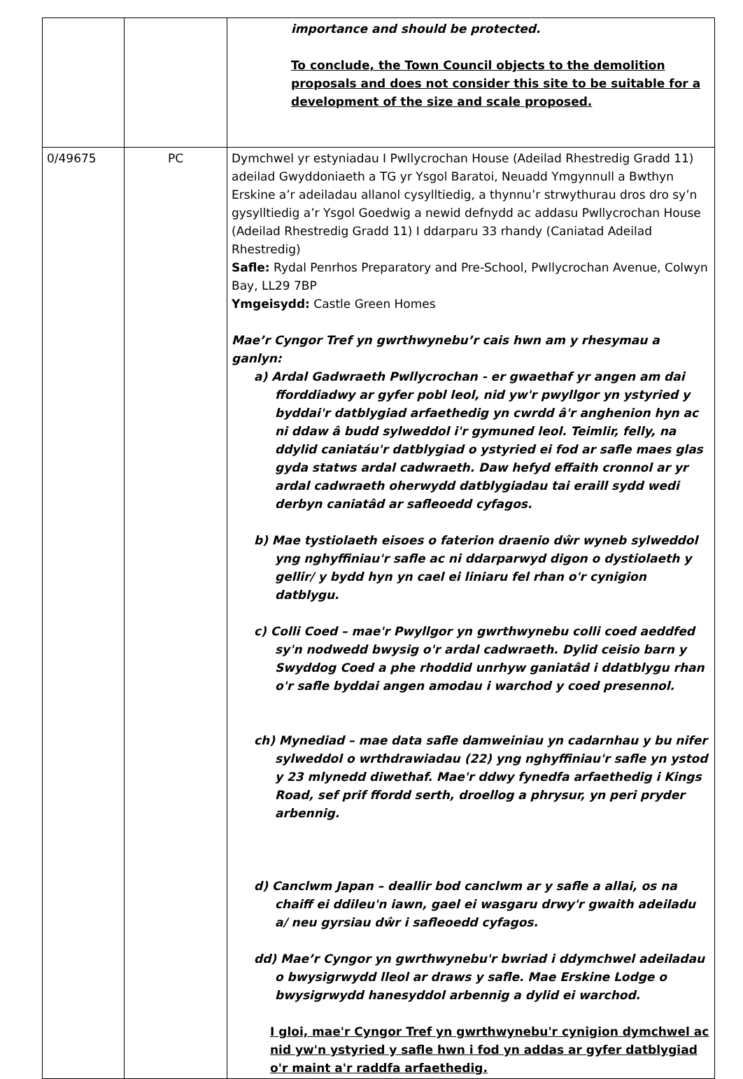| | | importance and should be protected. To conclude, the Town Council objects to the demolition proposals and does not consider this site to be suitable for a development of the size and scale proposed. |
| 0/49675 | PC | Dymchwel yr estyniadau I Pwllycrochan House (Adeilad Rhestredig Gradd 11) adeilad Gwyddoniaeth a TG yr Ysgol Baratoi, Neuadd Ymgynnull a Bwthyn Erskine a’r adeiladau allanol cysylltiedig, a thynnu’r strwythurau dros dro sy’n gysylltiedig a’r Ysgol Goedwig a newid defnydd ac addasu Pwllycrochan House (Adeilad Rhestredig Gradd 11) I ddarparu 33 rhandy (Caniatad Adeilad Rhestredig) Safle: Rydal Penrhos Preparatory and Pre-School, Pwllycrochan Avenue, Colwyn Bay, LL29 7BP Ymgeisydd: Castle Green Homes Mae’r Cyngor Tref yn gwrthwynebu’r cais hwn am y rhesymau a ganlyn: a) Ardal Gadwraeth Pwllycrochan - er gwaethaf yr angen am dai fforddiadwy ar gyfer pobl leol, nid yw'r pwyllgor yn ystyried y byddai'r datblygiad arfaethedig yn cwrdd â'r anghenion hyn ac ni ddaw â budd sylweddol i'r gymuned leol. Teimlir, felly, na ddylid caniatáu'r datblygiad o ystyried ei fod ar safle maes glas gyda statws ardal cadwraeth. Daw hefyd effaith cronnol ar yr ardal cadwraeth oherwydd datblygiadau tai eraill sydd wedi derbyn caniatâd ar safleoedd cyfagos. b) Mae tystiolaeth eisoes o faterion draenio dŵr wyneb sylweddol yng nghyffiniau'r safle ac ni ddarparwyd digon o dystiolaeth y gellir/ y bydd hyn yn cael ei liniaru fel rhan o'r cynigion datblygu. c) Colli Coed – mae'r Pwyllgor yn gwrthwynebu colli coed aeddfed sy'n nodwedd bwysig o'r ardal cadwraeth. Dylid ceisio barn y Swyddog Coed a phe rhoddid unrhyw ganiatâd i ddatblygu rhan o'r safle byddai angen amodau i warchod y coed presennol. ch) Mynediad – mae data safle damweiniau yn cadarnhau y bu nifer sylweddol o wrthdrawiadau (22) yng nghyffiniau'r safle yn ystod y 23 mlynedd diwethaf. Mae'r ddwy fynedfa arfaethedig i Kings Road, sef prif ffordd serth, droellog a phrysur, yn peri pryder arbennig. d) Canclwm Japan – deallir bod canclwm ar y safle a allai, os na chaiff ei ddileu'n iawn, gael ei wasgaru drwy'r gwaith adeiladu a/ neu gyrsiau dŵr i safleoedd cyfagos. dd) Mae’r Cyngor yn gwrthwynebu'r bwriad i ddymchwel adeiladau o bwysigrwydd lleol ar draws y safle. Mae Erskine Lodge o bwysigrwydd hanesyddol arbennig a dylid ei warchod. I gloi, mae'r Cyngor Tref yn gwrthwynebu'r cynigion dymchwel ac nid yw'n ystyried y safle hwn i fod yn addas ar gyfer datblygiad o'r maint a'r raddfa arfaethedig. |